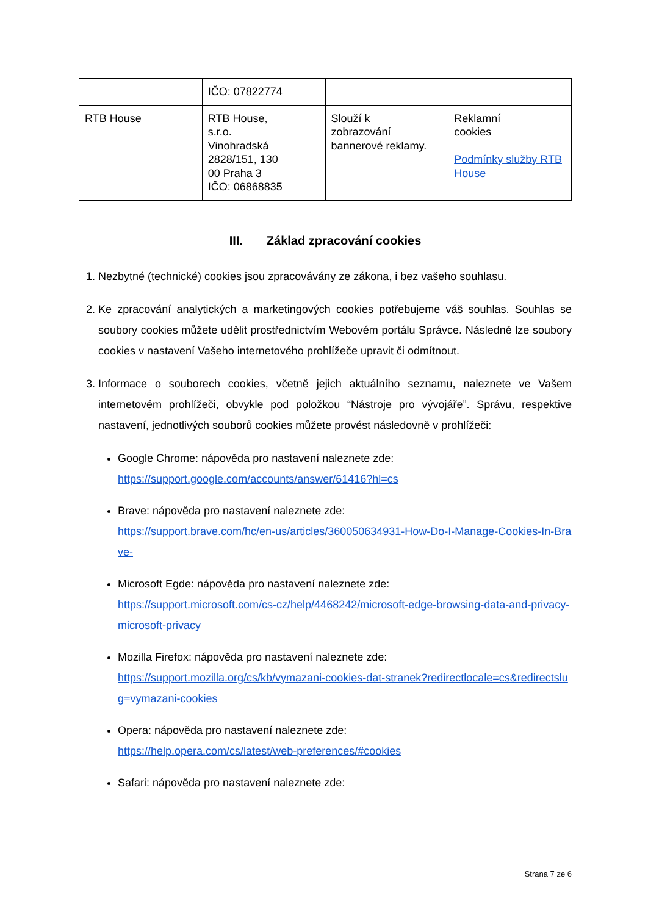| | IČO: 07822774 | | |
| RTB House | RTB House, s.r.o. Vinohradská 2828/151, 130 00 Praha 3 IČO: 06868835 | Slouží k zobrazování bannerové reklamy. | Reklamní cookies Podmínky služby RTB House |
III. Základ zpracování cookies
1. Nezbytné (technické) cookies jsou zpracovávány ze zákona, i bez vašeho souhlasu.
2. Ke zpracování analytických a marketingových cookies potřebujeme váš souhlas. Souhlas se soubory cookies můžete udělit prostřednictvím Webovém portálu Správce. Následně lze soubory cookies v nastavení Vašeho internetového prohlížeče upravit či odmítnout.
3. Informace o souborech cookies, včetně jejich aktuálního seznamu, naleznete ve Vašem internetovém prohlížeči, obvykle pod položkou “Nástroje pro vývojáře”. Správu, respektive nastavení, jednotlivých souborů cookies můžete provést následovně v prohlížeči:
Google Chrome: nápověda pro nastavení naleznete zde:
https://support.google.com/accounts/answer/61416?hl=cs
Brave: nápověda pro nastavení naleznete zde:
https://support.brave.com/hc/en-us/articles/360050634931-How-Do-I-Manage-Cookies-In-Brave-
Microsoft Egde: nápověda pro nastavení naleznete zde:
https://support.microsoft.com/cs-cz/help/4468242/microsoft-edge-browsing-data-and-privacy-microsoft-privacy
Mozilla Firefox: nápověda pro nastavení naleznete zde:
https://support.mozilla.org/cs/kb/vymazani-cookies-dat-stranek?redirectlocale=cs&redirectslug=vymazani-cookies
Opera: nápověda pro nastavení naleznete zde:
https://help.opera.com/cs/latest/web-preferences/#cookies
Safari: nápověda pro nastavení naleznete zde:
Strana 7 ze 6